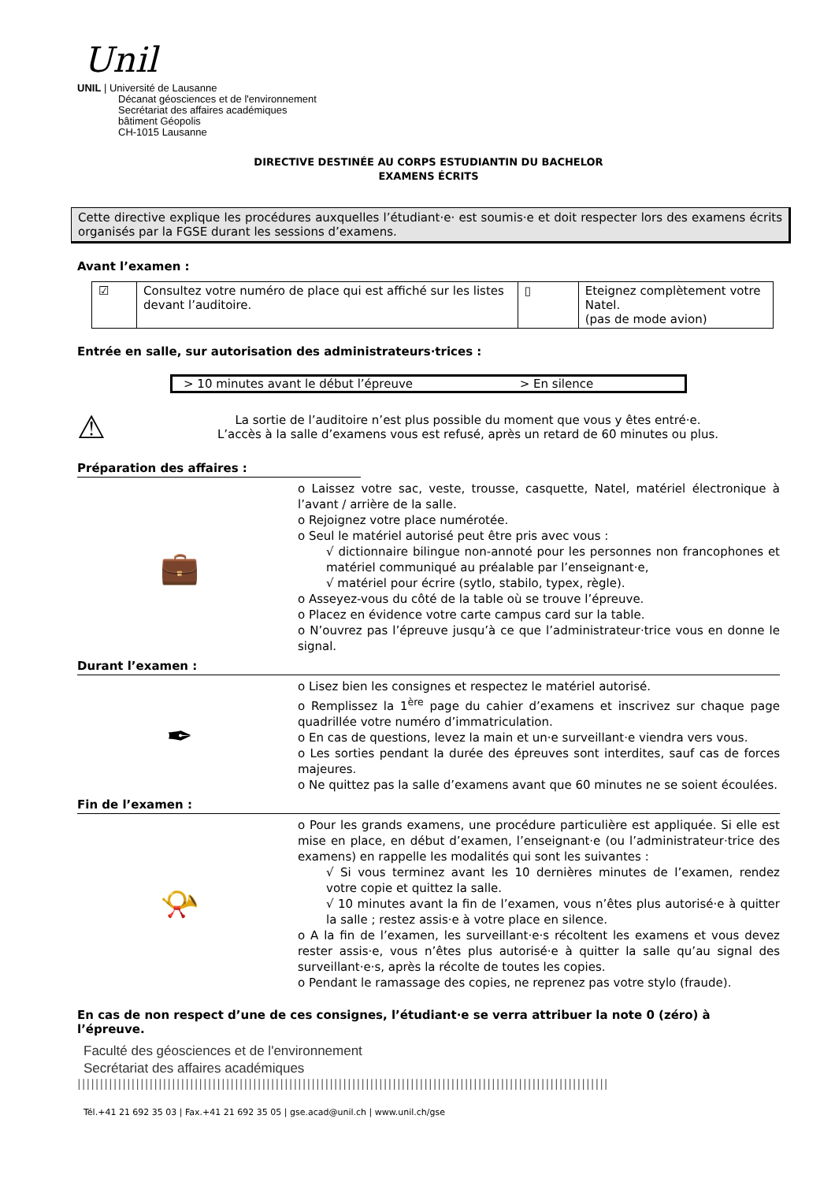Unil
UNIL | Université de Lausanne
Décanat géosciences et de l'environnement
Secrétariat des affaires académiques
bâtiment Géopolis
CH-1015 Lausanne
DIRECTIVE DESTINÉE AU CORPS ESTUDIANTIN DU BACHELOR
EXAMENS ÉCRITS
Cette directive explique les procédures auxquelles l’étudiant·e· est soumis·e et doit respecter lors des examens écrits organisés par la FGSE durant les sessions d’examens.
Avant l’examen :
| ☑ | Consultez votre numéro de place qui est affiché sur les listes devant l’auditoire. | ▯ | Eteignez complètement votre Natel. (pas de mode avion) |
Entrée en salle, sur autorisation des administrateurs·trices :
| > 10 minutes avant le début l’épreuve | > En silence |
⚠
La sortie de l’auditoire n’est plus possible du moment que vous y êtes entré·e.
L’accès à la salle d’examens vous est refusé, après un retard de 60 minutes ou plus.
Préparation des affaires :
💼
o Laissez votre sac, veste, trousse, casquette, Natel, matériel électronique à l’avant / arrière de la salle.
o Rejoignez votre place numérotée.
o Seul le matériel autorisé peut être pris avec vous :
√ dictionnaire bilingue non-annoté pour les personnes non francophones et matériel communiqué au préalable par l’enseignant·e,
√ matériel pour écrire (sytlo, stabilo, typex, règle).
o Asseyez-vous du côté de la table où se trouve l’épreuve.
o Placez en évidence votre carte campus card sur la table.
o N’ouvrez pas l’épreuve jusqu’à ce que l’administrateur·trice vous en donne le signal.
Durant l’examen :
✒
o Lisez bien les consignes et respectez le matériel autorisé.
o Remplissez la 1<sup>ère</sup> page du cahier d’examens et inscrivez sur chaque page quadrillée votre numéro d’immatriculation.
o En cas de questions, levez la main et un·e surveillant·e viendra vers vous.
o Les sorties pendant la durée des épreuves sont interdites, sauf cas de forces majeures.
o Ne quittez pas la salle d’examens avant que 60 minutes ne se soient écoulées.
Fin de l’examen :
📯
o Pour les grands examens, une procédure particulière est appliquée. Si elle est mise en place, en début d’examen, l’enseignant·e (ou l’administrateur·trice des examens) en rappelle les modalités qui sont les suivantes :
√ Si vous terminez avant les 10 dernières minutes de l’examen, rendez votre copie et quittez la salle.
√ 10 minutes avant la fin de l’examen, vous n’êtes plus autorisé·e à quitter la salle ; restez assis·e à votre place en silence.
o A la fin de l’examen, les surveillant·e·s récoltent les examens et vous devez rester assis·e, vous n’êtes plus autorisé·e à quitter la salle qu’au signal des surveillant·e·s, après la récolte de toutes les copies.
o Pendant le ramassage des copies, ne reprenez pas votre stylo (fraude).
En cas de non respect d’une de ces consignes, l’étudiant·e se verra attribuer la note 0 (zéro) à l’épreuve.
Faculté des géosciences et de l'environnement
Secrétariat des affaires académiques
||||||||||||||||||||||||||||||||||||||||||||||||||||||||||||||||||||||||||||||||||||||||||||||||||||||||||||||||||||||
Tél.+41 21 692 35 03 | Fax.+41 21 692 35 05 | gse.acad@unil.ch | www.unil.ch/gse